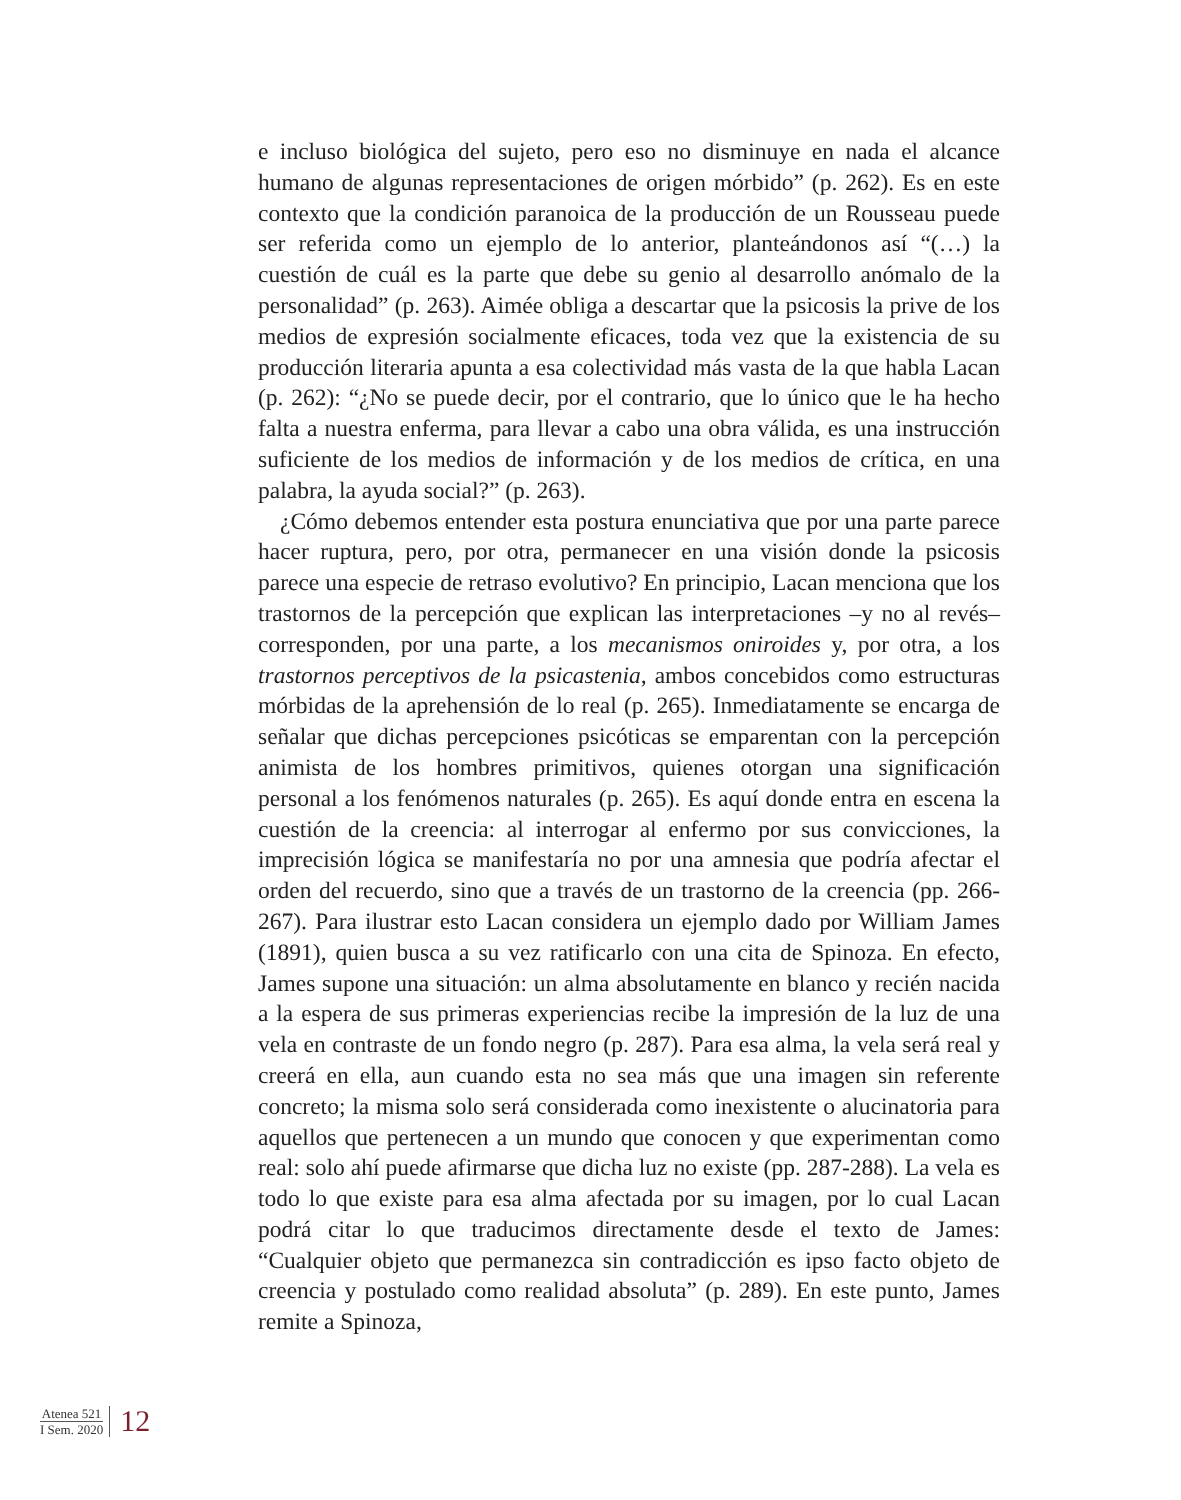e incluso biológica del sujeto, pero eso no disminuye en nada el alcance humano de algunas representaciones de origen mórbido” (p. 262). Es en este contexto que la condición paranoica de la producción de un Rousseau puede ser referida como un ejemplo de lo anterior, planteándonos así “(…) la cuestión de cuál es la parte que debe su genio al desarrollo anómalo de la personalidad” (p. 263). Aimée obliga a descartar que la psicosis la prive de los medios de expresión socialmente eficaces, toda vez que la existencia de su producción literaria apunta a esa colectividad más vasta de la que habla Lacan (p. 262): “¿No se puede decir, por el contrario, que lo único que le ha hecho falta a nuestra enferma, para llevar a cabo una obra válida, es una instrucción suficiente de los medios de información y de los medios de crítica, en una palabra, la ayuda social?” (p. 263).
¿Cómo debemos entender esta postura enunciativa que por una parte parece hacer ruptura, pero, por otra, permanecer en una visión donde la psicosis parece una especie de retraso evolutivo? En principio, Lacan menciona que los trastornos de la percepción que explican las interpretaciones –y no al revés– corresponden, por una parte, a los mecanismos oniroides y, por otra, a los trastornos perceptivos de la psicastenia, ambos concebidos como estructuras mórbidas de la aprehensión de lo real (p. 265). Inmediatamente se encarga de señalar que dichas percepciones psicóticas se emparentan con la percepción animista de los hombres primitivos, quienes otorgan una significación personal a los fenómenos naturales (p. 265). Es aquí donde entra en escena la cuestión de la creencia: al interrogar al enfermo por sus convicciones, la imprecisión lógica se manifestaría no por una amnesia que podría afectar el orden del recuerdo, sino que a través de un trastorno de la creencia (pp. 266-267). Para ilustrar esto Lacan considera un ejemplo dado por William James (1891), quien busca a su vez ratificarlo con una cita de Spinoza. En efecto, James supone una situación: un alma absolutamente en blanco y recién nacida a la espera de sus primeras experiencias recibe la impresión de la luz de una vela en contraste de un fondo negro (p. 287). Para esa alma, la vela será real y creerá en ella, aun cuando esta no sea más que una imagen sin referente concreto; la misma solo será considerada como inexistente o alucinatoria para aquellos que pertenecen a un mundo que conocen y que experimentan como real: solo ahí puede afirmarse que dicha luz no existe (pp. 287-288). La vela es todo lo que existe para esa alma afectada por su imagen, por lo cual Lacan podrá citar lo que traducimos directamente desde el texto de James: “Cualquier objeto que permanezca sin contradicción es ipso facto objeto de creencia y postulado como realidad absoluta” (p. 289). En este punto, James remite a Spinoza,
Atenea 521
I Sem. 2020
12